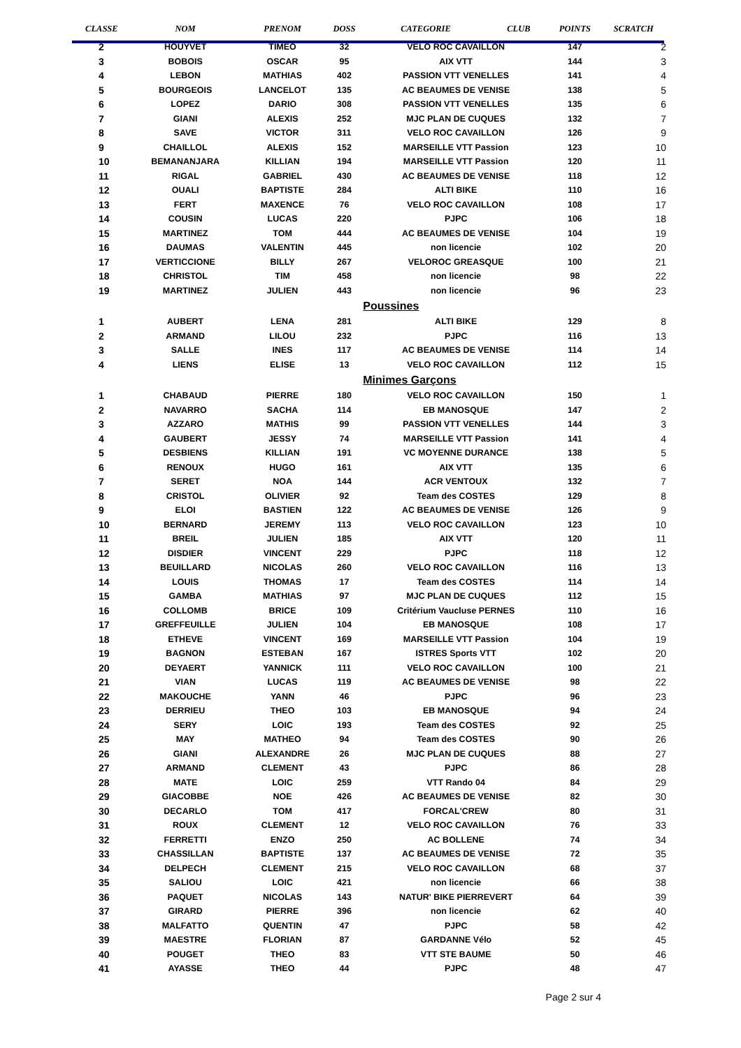| CLASSE | NOM | PRENOM | DOSS | CATEGORIE | CLUB | POINTS | SCRATCH |
| --- | --- | --- | --- | --- | --- | --- | --- |
| 2 | HOUYVET | TIMEO | 32 | VELO ROC CAVAILLON | | 147 | 2 |
| 3 | BOBOIS | OSCAR | 95 | AIX VTT | | 144 | 3 |
| 4 | LEBON | MATHIAS | 402 | PASSION VTT VENELLES | | 141 | 4 |
| 5 | BOURGEOIS | LANCELOT | 135 | AC BEAUMES DE VENISE | | 138 | 5 |
| 6 | LOPEZ | DARIO | 308 | PASSION VTT VENELLES | | 135 | 6 |
| 7 | GIANI | ALEXIS | 252 | MJC PLAN DE CUQUES | | 132 | 7 |
| 8 | SAVE | VICTOR | 311 | VELO ROC CAVAILLON | | 126 | 9 |
| 9 | CHAILLOL | ALEXIS | 152 | MARSEILLE VTT Passion | | 123 | 10 |
| 10 | BEMANANJARA | KILLIAN | 194 | MARSEILLE VTT Passion | | 120 | 11 |
| 11 | RIGAL | GABRIEL | 430 | AC BEAUMES DE VENISE | | 118 | 12 |
| 12 | OUALI | BAPTISTE | 284 | ALTI BIKE | | 110 | 16 |
| 13 | FERT | MAXENCE | 76 | VELO ROC CAVAILLON | | 108 | 17 |
| 14 | COUSIN | LUCAS | 220 | PJPC | | 106 | 18 |
| 15 | MARTINEZ | TOM | 444 | AC BEAUMES DE VENISE | | 104 | 19 |
| 16 | DAUMAS | VALENTIN | 445 | non licencie | | 102 | 20 |
| 17 | VERTICCIONE | BILLY | 267 | VELOROC GREASQUE | | 100 | 21 |
| 18 | CHRISTOL | TIM | 458 | non licencie | | 98 | 22 |
| 19 | MARTINEZ | JULIEN | 443 | non licencie | | 96 | 23 |
| | | | | Poussines | | | |
| 1 | AUBERT | LENA | 281 | ALTI BIKE | | 129 | 8 |
| 2 | ARMAND | LILOU | 232 | PJPC | | 116 | 13 |
| 3 | SALLE | INES | 117 | AC BEAUMES DE VENISE | | 114 | 14 |
| 4 | LIENS | ELISE | 13 | VELO ROC CAVAILLON | | 112 | 15 |
| | | | | Minimes Garçons | | | |
| 1 | CHABAUD | PIERRE | 180 | VELO ROC CAVAILLON | | 150 | 1 |
| 2 | NAVARRO | SACHA | 114 | EB MANOSQUE | | 147 | 2 |
| 3 | AZZARO | MATHIS | 99 | PASSION VTT VENELLES | | 144 | 3 |
| 4 | GAUBERT | JESSY | 74 | MARSEILLE VTT Passion | | 141 | 4 |
| 5 | DESBIENS | KILLIAN | 191 | VC MOYENNE DURANCE | | 138 | 5 |
| 6 | RENOUX | HUGO | 161 | AIX VTT | | 135 | 6 |
| 7 | SERET | NOA | 144 | ACR VENTOUX | | 132 | 7 |
| 8 | CRISTOL | OLIVIER | 92 | Team des COSTES | | 129 | 8 |
| 9 | ELOI | BASTIEN | 122 | AC BEAUMES DE VENISE | | 126 | 9 |
| 10 | BERNARD | JEREMY | 113 | VELO ROC CAVAILLON | | 123 | 10 |
| 11 | BREIL | JULIEN | 185 | AIX VTT | | 120 | 11 |
| 12 | DISDIER | VINCENT | 229 | PJPC | | 118 | 12 |
| 13 | BEUILLARD | NICOLAS | 260 | VELO ROC CAVAILLON | | 116 | 13 |
| 14 | LOUIS | THOMAS | 17 | Team des COSTES | | 114 | 14 |
| 15 | GAMBA | MATHIAS | 97 | MJC PLAN DE CUQUES | | 112 | 15 |
| 16 | COLLOMB | BRICE | 109 | Critérium Vaucluse PERNES | | 110 | 16 |
| 17 | GREFFEUILLE | JULIEN | 104 | EB MANOSQUE | | 108 | 17 |
| 18 | ETHEVE | VINCENT | 169 | MARSEILLE VTT Passion | | 104 | 19 |
| 19 | BAGNON | ESTEBAN | 167 | ISTRES Sports VTT | | 102 | 20 |
| 20 | DEYAERT | YANNICK | 111 | VELO ROC CAVAILLON | | 100 | 21 |
| 21 | VIAN | LUCAS | 119 | AC BEAUMES DE VENISE | | 98 | 22 |
| 22 | MAKOUCHE | YANN | 46 | PJPC | | 96 | 23 |
| 23 | DERRIEU | THEO | 103 | EB MANOSQUE | | 94 | 24 |
| 24 | SERY | LOIC | 193 | Team des COSTES | | 92 | 25 |
| 25 | MAY | MATHEO | 94 | Team des COSTES | | 90 | 26 |
| 26 | GIANI | ALEXANDRE | 26 | MJC PLAN DE CUQUES | | 88 | 27 |
| 27 | ARMAND | CLEMENT | 43 | PJPC | | 86 | 28 |
| 28 | MATE | LOIC | 259 | VTT Rando 04 | | 84 | 29 |
| 29 | GIACOBBE | NOE | 426 | AC BEAUMES DE VENISE | | 82 | 30 |
| 30 | DECARLO | TOM | 417 | FORCAL'CREW | | 80 | 31 |
| 31 | ROUX | CLEMENT | 12 | VELO ROC CAVAILLON | | 76 | 33 |
| 32 | FERRETTI | ENZO | 250 | AC BOLLENE | | 74 | 34 |
| 33 | CHASSILLAN | BAPTISTE | 137 | AC BEAUMES DE VENISE | | 72 | 35 |
| 34 | DELPECH | CLEMENT | 215 | VELO ROC CAVAILLON | | 68 | 37 |
| 35 | SALIOU | LOIC | 421 | non licencie | | 66 | 38 |
| 36 | PAQUET | NICOLAS | 143 | NATUR' BIKE PIERREVERT | | 64 | 39 |
| 37 | GIRARD | PIERRE | 396 | non licencie | | 62 | 40 |
| 38 | MALFATTO | QUENTIN | 47 | PJPC | | 58 | 42 |
| 39 | MAESTRE | FLORIAN | 87 | GARDANNE Vélo | | 52 | 45 |
| 40 | POUGET | THEO | 83 | VTT STE BAUME | | 50 | 46 |
| 41 | AYASSE | THEO | 44 | PJPC | | 48 | 47 |
Page 2 sur 4